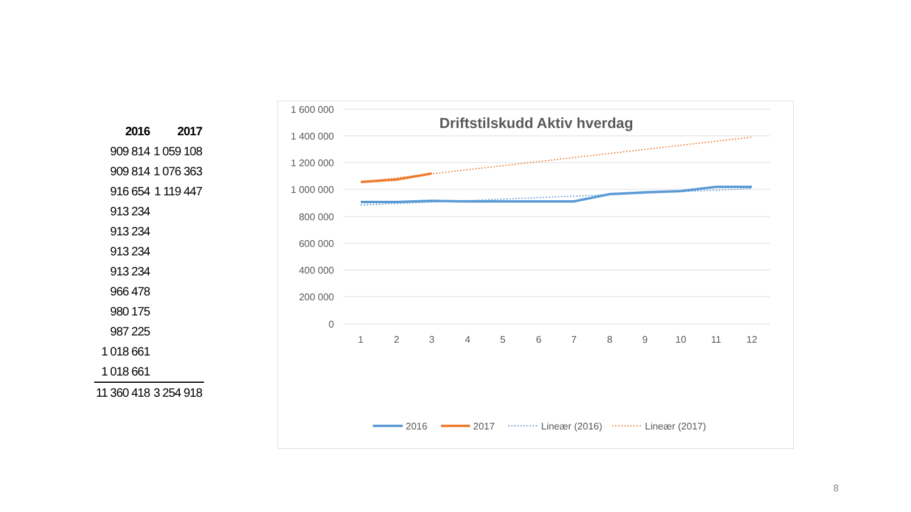| 2016 | 2017 |
| --- | --- |
| 909 814 | 1 059 108 |
| 909 814 | 1 076 363 |
| 916 654 | 1 119 447 |
| 913 234 | |
| 913 234 | |
| 913 234 | |
| 913 234 | |
| 966 478 | |
| 980 175 | |
| 987 225 | |
| 1 018 661 | |
| 1 018 661 | |
| 11 360 418 | 3 254 918 |
Driftstilskudd Aktiv hverdag
1 600 000
1 400 000
1 200 000
1 000 000
800 000
600 000
400 000
200 000
0
1
2
3
4
5
6
7
8
9
10
11
12
2016
2017
Lineær (2016)
Lineær (2017)
8